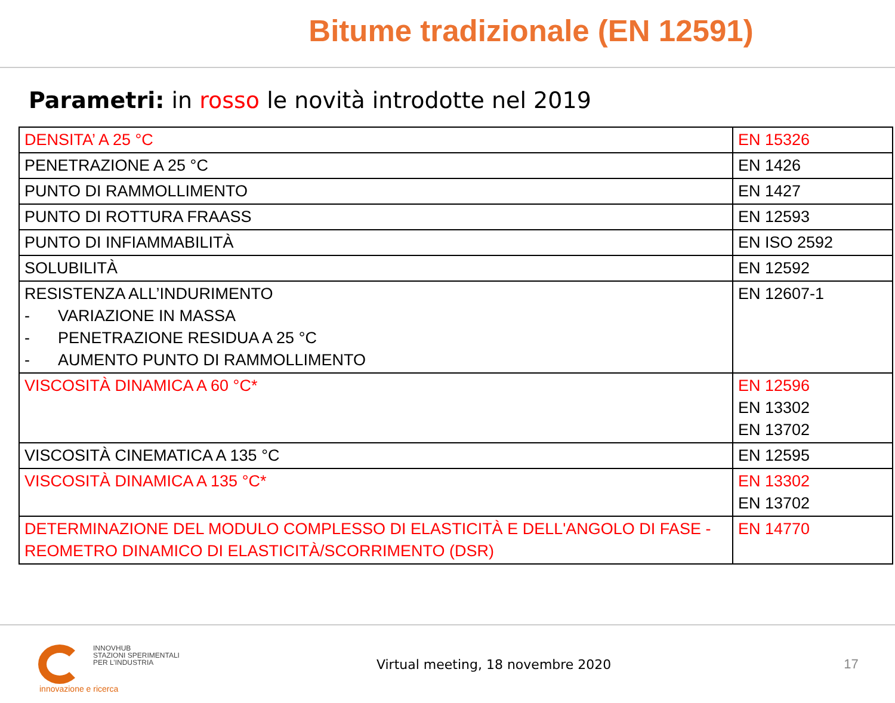Bitume tradizionale (EN 12591)
Parametri: in rosso le novità introdotte nel 2019
| DENSITA’ A 25 °C | EN 15326 |
| PENETRAZIONE A 25 °C | EN 1426 |
| PUNTO DI RAMMOLLIMENTO | EN 1427 |
| PUNTO DI ROTTURA FRAASS | EN 12593 |
| PUNTO DI INFIAMMABILITÀ | EN ISO 2592 |
| SOLUBILITÀ | EN 12592 |
| RESISTENZA ALL’INDURIMENTO - VARIAZIONE IN MASSA - PENETRAZIONE RESIDUA A 25 °C - AUMENTO PUNTO DI RAMMOLLIMENTO | EN 12607-1 |
| VISCOSITÀ DINAMICA A 60 °C* | EN 12596 EN 13302 EN 13702 |
| VISCOSITÀ CINEMATICA A 135 °C | EN 12595 |
| VISCOSITÀ DINAMICA A 135 °C* | EN 13302 EN 13702 |
| DETERMINAZIONE DEL MODULO COMPLESSO DI ELASTICITÀ E DELL'ANGOLO DI FASE - REOMETRO DINAMICO DI ELASTICITÀ/SCORRIMENTO (DSR) | EN 14770 |
INNOVHUB
STAZIONI SPERIMENTALI
PER L’INDUSTRIA
Virtual meeting, 18 novembre 2020
17
innovazione e ricerca